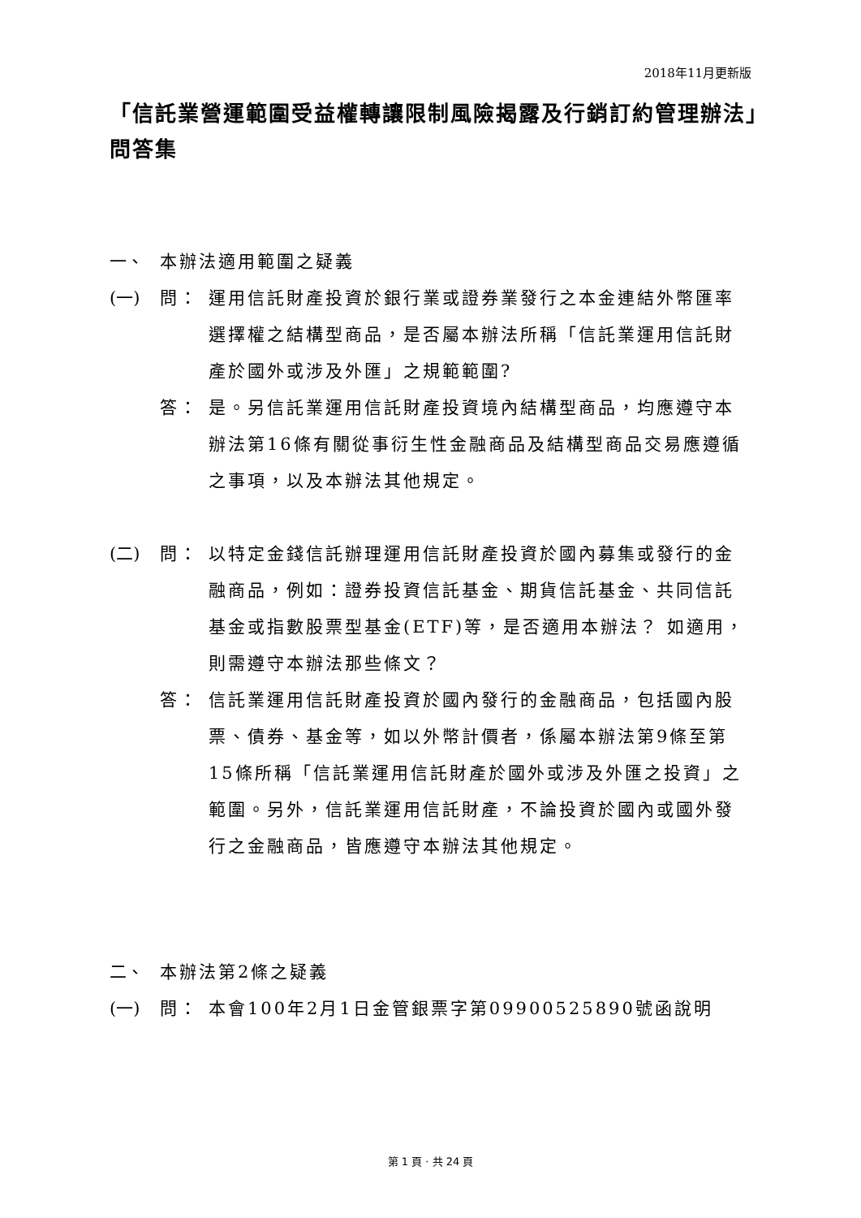2018年11月更新版
「信託業營運範圍受益權轉讓限制風險揭露及行銷訂約管理辦法」問答集
一、 本辦法適用範圍之疑義
(一) 問： 運用信託財產投資於銀行業或證券業發行之本金連結外幣匯率選擇權之結構型商品，是否屬本辦法所稱「信託業運用信託財產於國外或涉及外匯」之規範範圍?
答： 是。另信託業運用信託財產投資境內結構型商品，均應遵守本辦法第16條有關從事衍生性金融商品及結構型商品交易應遵循之事項，以及本辦法其他規定。
(二) 問： 以特定金錢信託辦理運用信託財產投資於國內募集或發行的金融商品，例如：證券投資信託基金、期貨信託基金、共同信託基金或指數股票型基金(ETF)等，是否適用本辦法？ 如適用，則需遵守本辦法那些條文？
答： 信託業運用信託財產投資於國內發行的金融商品，包括國內股票、債券、基金等，如以外幣計價者，係屬本辦法第9條至第15條所稱「信託業運用信託財產於國外或涉及外匯之投資」之範圍。另外，信託業運用信託財產，不論投資於國內或國外發行之金融商品，皆應遵守本辦法其他規定。
二、 本辦法第2條之疑義
(一) 問： 本會100年2月1日金管銀票字第09900525890號函說明
第 1 頁 · 共 24 頁